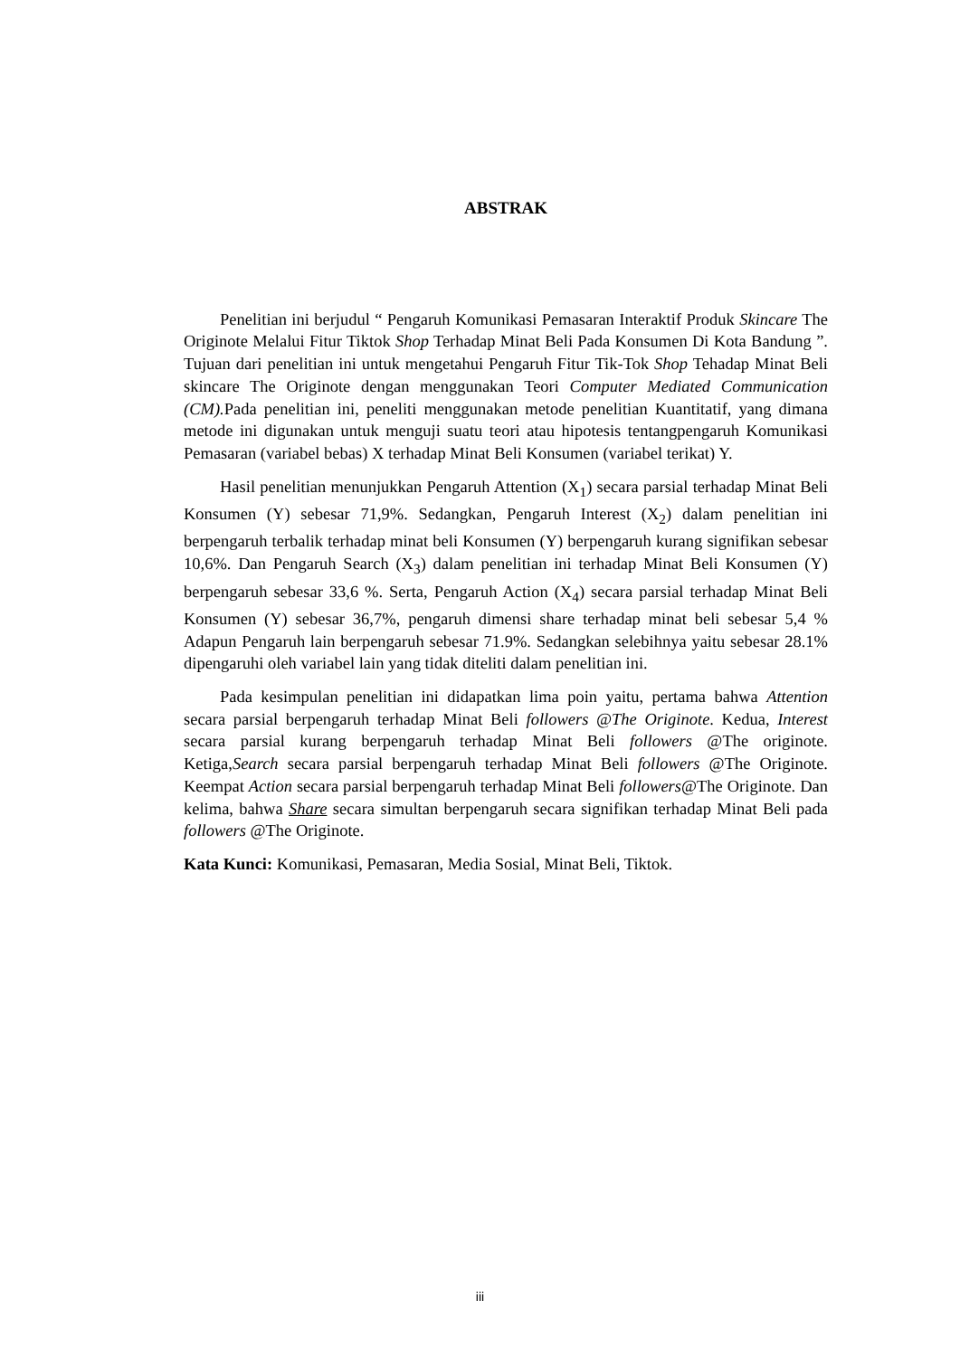ABSTRAK
Penelitian ini berjudul “ Pengaruh Komunikasi Pemasaran Interaktif Produk Skincare The Originote Melalui Fitur Tiktok Shop Terhadap Minat Beli Pada Konsumen Di Kota Bandung ”. Tujuan dari penelitian ini untuk mengetahui Pengaruh Fitur Tik-Tok Shop Tehadap Minat Beli skincare The Originote dengan menggunakan Teori Computer Mediated Communication (CM). Pada penelitian ini, peneliti menggunakan metode penelitian Kuantitatif, yang dimana metode ini digunakan untuk menguji suatu teori atau hipotesis tentangpengaruh Komunikasi Pemasaran (variabel bebas) X terhadap Minat Beli Konsumen (variabel terikat) Y.
Hasil penelitian menunjukkan Pengaruh Attention (X<sub>1</sub>) secara parsial terhadap Minat Beli Konsumen (Y) sebesar 71,9%. Sedangkan, Pengaruh Interest (X<sub>2</sub>) dalam penelitian ini berpengaruh terbalik terhadap minat beli Konsumen (Y) berpengaruh kurang signifikan sebesar 10,6%. Dan Pengaruh Search (X<sub>3</sub>) dalam penelitian ini terhadap Minat Beli Konsumen (Y) berpengaruh sebesar 33,6 %. Serta, Pengaruh Action (X<sub>4</sub>) secara parsial terhadap Minat Beli Konsumen (Y) sebesar 36,7%, pengaruh dimensi share terhadap minat beli sebesar 5,4 % Adapun Pengaruh lain berpengaruh sebesar 71.9%. Sedangkan selebihnya yaitu sebesar 28.1% dipengaruhi oleh variabel lain yang tidak diteliti dalam penelitian ini.
Pada kesimpulan penelitian ini didapatkan lima poin yaitu, pertama bahwa Attention secara parsial berpengaruh terhadap Minat Beli followers @The Originote. Kedua, Interest secara parsial kurang berpengaruh terhadap Minat Beli followers @The originote. Ketiga,Search secara parsial berpengaruh terhadap Minat Beli followers @The Originote. Keempat Action secara parsial berpengaruh terhadap Minat Beli followers@The Originote. Dan kelima, bahwa Share secara simultan berpengaruh secara signifikan terhadap Minat Beli pada followers @The Originote.
Kata Kunci: Komunikasi, Pemasaran, Media Sosial, Minat Beli, Tiktok.
iii